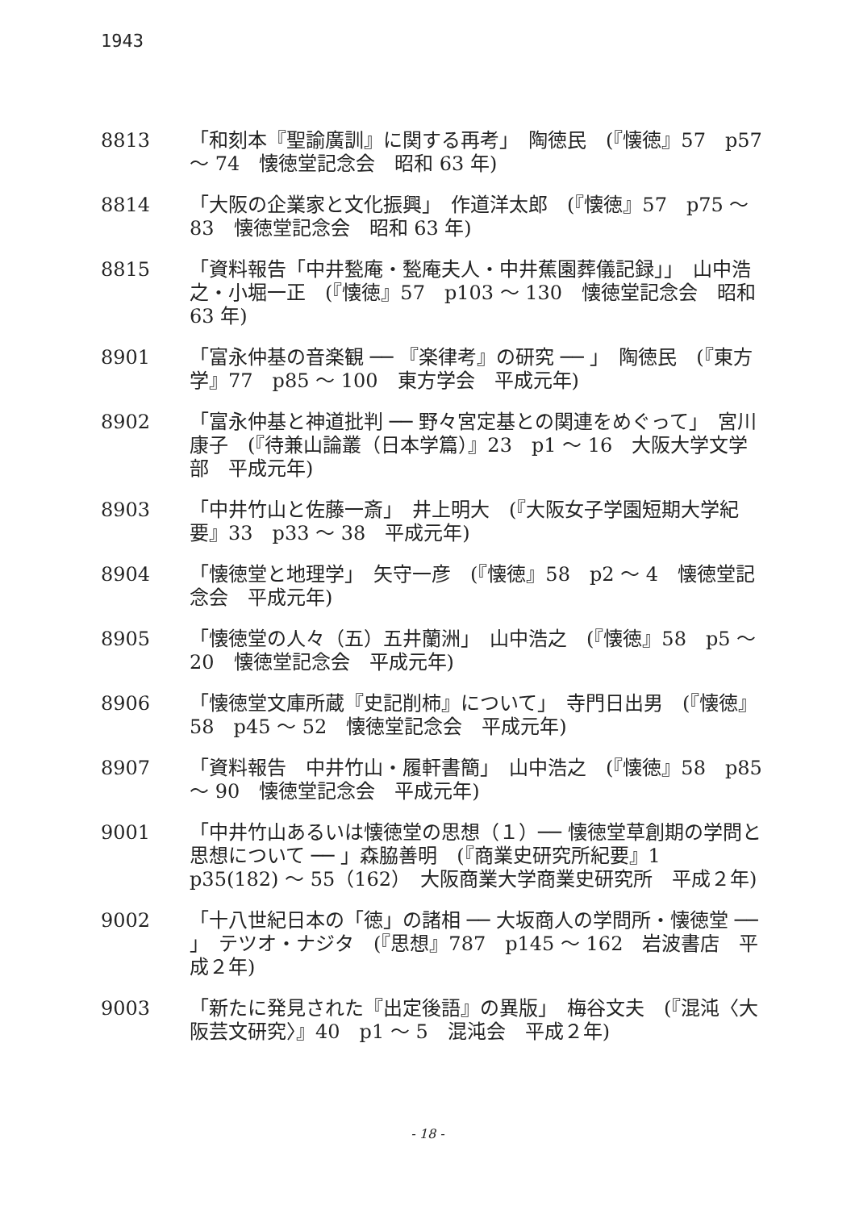1943
8813 「和刻本『聖諭廣訓』に関する再考」　陶徳民　(『懐徳』57　p57 ～ 74　懐徳堂記念会　昭和 63 年)
8814 「大阪の企業家と文化振興」　作道洋太郎　(『懐徳』57　p75 ～ 83　懐徳堂記念会　昭和 63 年)
8815 「資料報告「中井甃庵・甃庵夫人・中井蕉園葬儀記録」」　山中浩之・小堀一正　(『懐徳』57　p103 ～ 130　懐徳堂記念会　昭和 63 年)
8901 「富永仲基の音楽観 ── 『楽律考』の研究 ── 」　陶徳民　(『東方学』77　p85 ～ 100　東方学会　平成元年)
8902 「富永仲基と神道批判 ── 野々宮定基との関連をめぐって」　宮川康子　(『待兼山論叢（日本学篇）』23　p1 ～ 16　大阪大学文学部　平成元年)
8903 「中井竹山と佐藤一斎」　井上明大　(『大阪女子学園短期大学紀要』33　p33 ～ 38　平成元年)
8904 「懐徳堂と地理学」　矢守一彦　(『懐徳』58　p2 ～ 4　懐徳堂記念会　平成元年)
8905 「懐徳堂の人々（五）五井蘭洲」　山中浩之　(『懐徳』58　p5 ～ 20　懐徳堂記念会　平成元年)
8906 「懐徳堂文庫所蔵『史記削柿』について」　寺門日出男　(『懐徳』58　p45 ～ 52　懐徳堂記念会　平成元年)
8907 「資料報告　中井竹山・履軒書簡」　山中浩之　(『懐徳』58　p85 ～ 90　懐徳堂記念会　平成元年)
9001 「中井竹山あるいは懐徳堂の思想（１）── 懐徳堂草創期の学問と思想について ── 」森脇善明　(『商業史研究所紀要』1　p35(182) ～ 55（162）　大阪商業大学商業史研究所　平成２年)
9002 「十八世紀日本の「徳」の諸相 ── 大坂商人の学問所・懐徳堂 ── 」　テツオ・ナジタ　(『思想』787　p145 ～ 162　岩波書店　平成２年)
9003 「新たに発見された『出定後語』の異版」　梅谷文夫　(『混沌〈大阪芸文研究〉』40　p1 ～ 5　混沌会　平成２年)
- 18 -